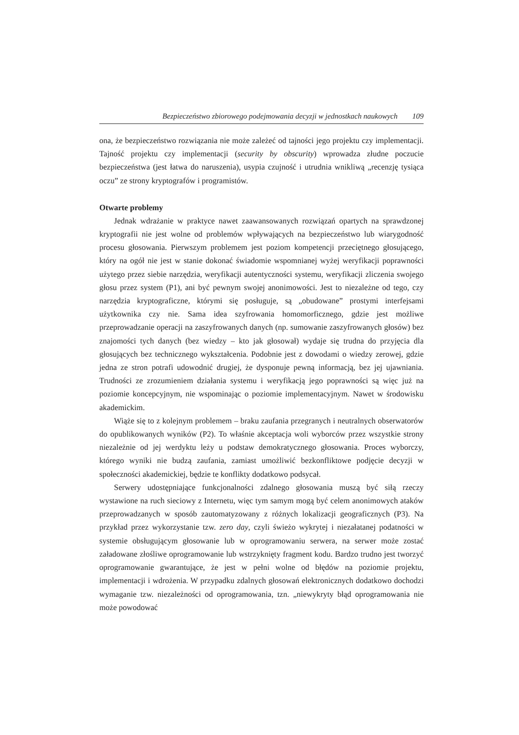Bezpieczeństwo zbiorowego podejmowania decyzji w jednostkach naukowych 109
ona, że bezpieczeństwo rozwiązania nie może zależeć od tajności jego projektu czy implementacji. Tajność projektu czy implementacji (security by obscurity) wprowadza złudne poczucie bezpieczeństwa (jest łatwa do naruszenia), usypia czujność i utrudnia wnikliwą „recenzję tysiąca oczu” ze strony kryptografów i programistów.
Otwarte problemy
Jednak wdrażanie w praktyce nawet zaawansowanych rozwiązań opartych na sprawdzonej kryptografii nie jest wolne od problemów wpływających na bezpieczeństwo lub wiarygodność procesu głosowania. Pierwszym problemem jest poziom kompetencji przeciętnego głosującego, który na ogół nie jest w stanie dokonać świadomie wspomnianej wyżej weryfikacji poprawności użytego przez siebie narzędzia, weryfikacji autentyczności systemu, weryfikacji zliczenia swojego głosu przez system (P1), ani być pewnym swojej anonimowości. Jest to niezależne od tego, czy narzędzia kryptograficzne, którymi się posługuje, są „obudowane” prostymi interfejsami użytkownika czy nie. Sama idea szyfrowania homomorficznego, gdzie jest możliwe przeprowadzanie operacji na zaszyfrowanych danych (np. sumowanie zaszyfrowanych głosów) bez znajomości tych danych (bez wiedzy – kto jak głosował) wydaje się trudna do przyjęcia dla głosujących bez technicznego wykształcenia. Podobnie jest z dowodami o wiedzy zerowej, gdzie jedna ze stron potrafi udowodnić drugiej, że dysponuje pewną informacją, bez jej ujawniania. Trudności ze zrozumieniem działania systemu i weryfikacją jego poprawności są więc już na poziomie koncepcyjnym, nie wspominając o poziomie implementacyjnym. Nawet w środowisku akademickim.
Wiąże się to z kolejnym problemem – braku zaufania przegranych i neutralnych obserwatorów do opublikowanych wyników (P2). To właśnie akceptacja woli wyborców przez wszystkie strony niezależnie od jej werdyktu leży u podstaw demokratycznego głosowania. Proces wyborczy, którego wyniki nie budzą zaufania, zamiast umożliwić bezkonfliktowe podjęcie decyzji w społeczności akademickiej, będzie te konflikty dodatkowo podsycał.
Serwery udostępniające funkcjonalności zdalnego głosowania muszą być siłą rzeczy wystawione na ruch sieciowy z Internetu, więc tym samym mogą być celem anonimowych ataków przeprowadzanych w sposób zautomatyzowany z różnych lokalizacji geograficznych (P3). Na przykład przez wykorzystanie tzw. zero day, czyli świeżo wykrytej i niezałatanej podatności w systemie obsługującym głosowanie lub w oprogramowaniu serwera, na serwer może zostać załadowane złośliwe oprogramowanie lub wstrzyknięty fragment kodu. Bardzo trudno jest tworzyć oprogramowanie gwarantujące, że jest w pełni wolne od błędów na poziomie projektu, implementacji i wdrożenia. W przypadku zdalnych głosowań elektronicznych dodatkowo dochodzi wymaganie tzw. niezależności od oprogramowania, tzn. „niewykryty błąd oprogramowania nie może powodować